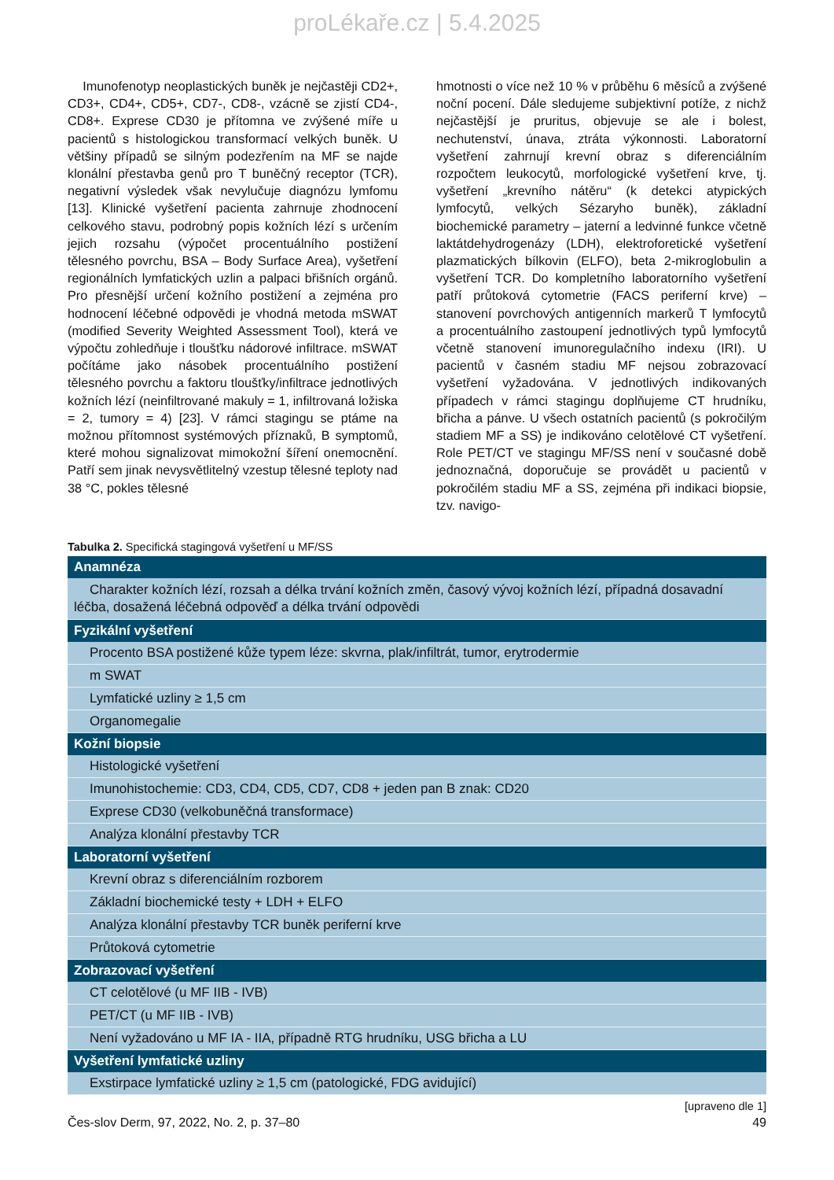proLékaře.cz | 5.4.2025
Imunofenotyp neoplastických buněk je nejčastěji CD2+, CD3+, CD4+, CD5+, CD7-, CD8-, vzácně se zjistí CD4-, CD8+. Exprese CD30 je přítomna ve zvýšené míře u pacientů s histologickou transformací velkých buněk. U většiny případů se silným podezřením na MF se najde klonální přestavba genů pro T buněčný receptor (TCR), negativní výsledek však nevylučuje diagnózu lymfomu [13]. Klinické vyšetření pacienta zahrnuje zhodnocení celkového stavu, podrobný popis kožních lézí s určením jejich rozsahu (výpočet procentuálního postižení tělesného povrchu, BSA – Body Surface Area), vyšetření regionálních lymfatických uzlin a palpaci břišních orgánů. Pro přesnější určení kožního postižení a zejména pro hodnocení léčebné odpovědi je vhodná metoda mSWAT (modified Severity Weighted Assessment Tool), která ve výpočtu zohledňuje i tloušťku nádorové infiltrace. mSWAT počítáme jako násobek procentuálního postižení tělesného povrchu a faktoru tloušťky/infiltrace jednotlivých kožních lézí (neinfiltrované makuly = 1, infiltrovaná ložiska = 2, tumory = 4) [23]. V rámci stagingu se ptáme na možnou přítomnost systémových příznaků, B symptomů, které mohou signalizovat mimokožní šíření onemocnění. Patří sem jinak nevysvětlitelný vzestup tělesné teploty nad 38 °C, pokles tělesné
hmotnosti o více než 10 % v průběhu 6 měsíců a zvýšené noční pocení. Dále sledujeme subjektivní potíže, z nichž nejčastější je pruritus, objevuje se ale i bolest, nechutenství, únava, ztráta výkonnosti. Laboratorní vyšetření zahrnují krevní obraz s diferenciálním rozpočtem leukocytů, morfologické vyšetření krve, tj. vyšetření „krevního nátěru“ (k detekci atypických lymfocytů, velkých Sézaryho buněk), základní biochemické parametry – jaterní a ledvinné funkce včetně laktátdehydrogenázy (LDH), elektroforetické vyšetření plazmatických bílkovin (ELFO), beta 2-mikroglobulin a vyšetření TCR. Do kompletního laboratorního vyšetření patří průtoková cytometrie (FACS periferní krve) – stanovení povrchových antigenních markerů T lymfocytů a procentuálního zastoupení jednotlivých typů lymfocytů včetně stanovení imunoregulačního indexu (IRI). U pacientů v časném stadiu MF nejsou zobrazovací vyšetření vyžadována. V jednotlivých indikovaných případech v rámci stagingu doplňujeme CT hrudníku, břicha a pánve. U všech ostatních pacientů (s pokročilým stadiem MF a SS) je indikováno celotělové CT vyšetření. Role PET/CT ve stagingu MF/SS není v současné době jednoznačná, doporučuje se provádět u pacientů v pokročilém stadiu MF a SS, zejména při indikaci biopsie, tzv. navigo-
Tabulka 2. Specifická stagingová vyšetření u MF/SS
| Anamnéza |
| --- |
| Charakter kožních lézí, rozsah a délka trvání kožních změn, časový vývoj kožních lézí, případná dosavadní léčba, dosažená léčebná odpověď a délka trvání odpovědi |
| Fyzikální vyšetření |
| Procento BSA postižené kůže typem léze: skvrna, plak/infiltrát, tumor, erytrodermie |
| m SWAT |
| Lymfatické uzliny ≥ 1,5 cm |
| Organomegalie |
| Kožní biopsie |
| Histologické vyšetření |
| Imunohistochemie: CD3, CD4, CD5, CD7, CD8 + jeden pan B znak: CD20 |
| Exprese CD30 (velkobuněčná transformace) |
| Analýza klonální přestavby TCR |
| Laboratorní vyšetření |
| Krevní obraz s diferenciálním rozborem |
| Základní biochemické testy + LDH + ELFO |
| Analýza klonální přestavby TCR buněk periferní krve |
| Průtoková cytometrie |
| Zobrazovací vyšetření |
| CT celotělové (u MF IIB - IVB) |
| PET/CT (u MF IIB - IVB) |
| Není vyžadováno u MF IA - IIA, případně RTG hrudníku, USG břicha a LU |
| Vyšetření lymfatické uzliny |
| Exstirpace lymfatické uzliny ≥ 1,5 cm (patologické, FDG avidující) |
[upraveno dle 1]
Čes-slov Derm, 97, 2022, No. 2, p. 37–80 49